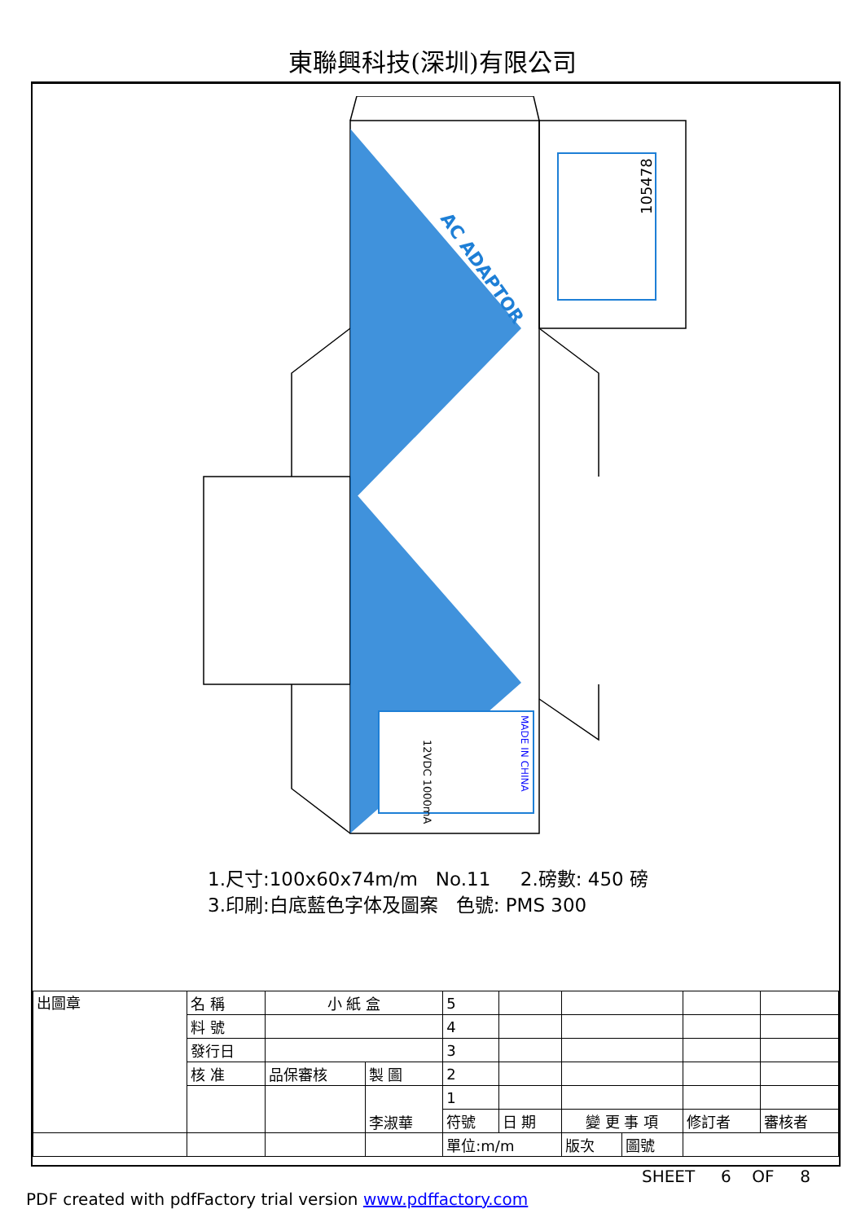東聯興科技(深圳)有限公司
105478
AC ADAPTOR
MADE IN CHINA
12VDC 1000mA
1.尺寸:100x60x74m/m No.11 2.磅數: 450 磅
3.印刷:白底藍色字体及圖案 色號: PMS 300
| 出圖章 | 名 稱 | 小 紙 盒 | | 5 | | | | | | |
| | 料 號 | | | 4 | | | | | | |
| | 發行日 | | | 3 | | | | | | |
| | 核 准 | 品保審核 | 製 圖 | 2 | | | | | | |
| | | | 李淑華 | 1 | | | | | | |
| | | | | 符號 | 日 期 | 變 更 事 項 | | | 修訂者 | 審核者 |
| | | | | 單位:m/m | | 版次 | 圖號 | | | |
SHEET 6 OF 8
PDF created with pdfFactory trial version www.pdffactory.com